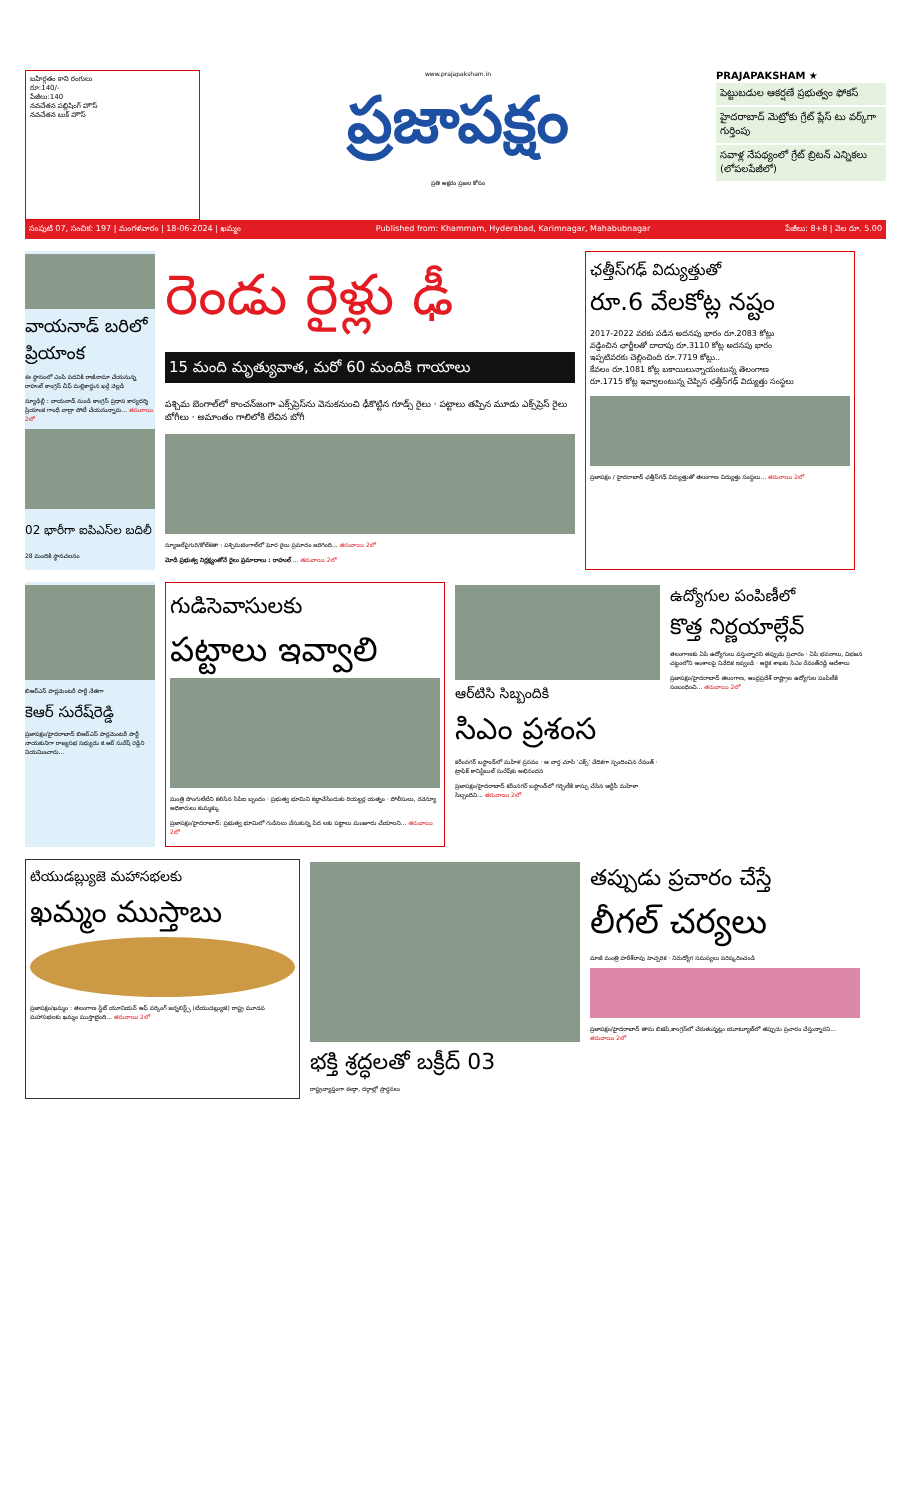బహిర్గతం కాని రంగులు
రూ:140/-
పేజీలు:140
నవచేతన పబ్లిషింగ్ హౌస్
నవచేతన బుక్ హౌస్
www.prajapaksham.in
ప్రజాపక్షం
ప్రతి అక్షరం ప్రజల కోసం
PRAJAPAKSHAM ★
పెట్టుబడుల ఆకర్షణే ప్రభుత్వం ఫోకస్
హైదరాబాద్ మెట్రోకు గ్రేట్ ప్లేస్ టు వర్క్‌గా గుర్తింపు
సవాళ్ల నేపథ్యంలో గ్రేట్ బ్రిటన్ ఎన్నికలు (లోపలపేజీలో)
సంపుటి 07, సంచిక: 197 | మంగళవారం | 18-06-2024 | ఖమ్మం Published from: Khammam, Hyderabad, Karimnagar, Mahabubnagar పేజీలు: 8+8 | వెల రూ. 5.00
వాయనాడ్ బరిలో ప్రియాంక
ఈ స్థానంలో ఎంపి పదవికి రాజీనామా చేయనున్న రాహుల్ కాంగ్రెస్ చీఫ్ మల్లికార్జున ఖర్గే వెల్లడి
న్యూఢిల్లీ : వాయనాడ్ నుండి కాంగ్రెస్ ప్రధాన కార్యదర్శి ప్రియాంక గాంధీ వాద్రా పోటీ చేయనున్నారు... తరువాయి 2లో
02 భారీగా ఐపిఎస్‌ల బదిలీ
28 మందికి స్థానచలనం
రెండు రైళ్లు ఢీ
15 మంది మృత్యువాత, మరో 60 మందికి గాయాలు
పశ్చిమ బెంగాల్‌లో కాంచన్‌జంగా ఎక్స్‌ప్రెస్‌ను వెనుకనుంచి ఢీకొట్టిన గూడ్స్ రైలు · పట్టాలు తప్పిన మూడు ఎక్స్‌ప్రెస్ రైలు బోగీలు · అమాంతం గాలిలోకి లేచిన బోగీ
న్యూజల్‌పైగురి/కోల్‌కతా : పశ్చిమబెంగాల్‌లో ఘోర రైలు ప్రమాదం జరిగింది... తరువాయి 2లో
మోదీ ప్రభుత్వ నిర్లక్ష్యంతోనే రైలు ప్రమాదాలు : రాహుల్ ... తరువాయి 2లో
ఛత్తీస్‌గఢ్ విద్యుత్తుతో
రూ.6 వేలకోట్ల నష్టం
2017-2022 వరకు పడిన అదనపు భారం రూ.2083 కోట్లు
వడ్డించిన ఛార్జీలతో దాదాపు రూ.3110 కోట్ల అదనపు భారం
ఇప్పటివరకు చెల్లించింది రూ.7719 కోట్లు..
కేవలం రూ.1081 కోట్ల బకాయిలున్నాయంటున్న తెలంగాణ
రూ.1715 కోట్ల ఇవ్వాలంటున్న చెప్పిన ఛత్తీస్‌గఢ్ విద్యుత్తు సంస్థలు
ప్రజాపక్షం / హైదరాబాద్ ఛత్తీస్‌గఢ్ విద్యుత్తుతో తెలంగాణ విద్యుత్తు సంస్థలు... తరువాయి 2లో
బిఆర్‌ఎస్ పార్లమెంటరీ పార్టీ నేతగా
కెఆర్ సురేష్‌రెడ్డి
ప్రజాపక్షం/హైదరాబాద్ బిఆర్‌ఎస్ పార్లమెంటరీ పార్టీ నాయకునిగా రాజ్యసభ సభ్యుడు కె.ఆర్ సురేష్ రెడ్డిని నియమించారు...
గుడిసెవాసులకు
పట్టాలు ఇవ్వాలి
మంత్రి పొంగులేటిని కలిసిన సిపిఐ బృందం · ప్రభుత్వ భూమిని కబ్జాచేసేందుకు రియల్టర్ల యత్నం · పోలీసులు, రెవెన్యూ అధికారులు కుమ్మక్కు
ప్రజాపక్షం/హైదరాబాద్: ప్రభుత్వ భూమిలో గుడిసెలు వేసుకున్న పేద లకు పట్టాలు మంజూరు చేయాలని... తరువాయి 2లో
ఆర్‌టిసి సిబ్బందికి
సిఎం ప్రశంస
కరీంనగర్ బస్టాండ్‌లో మహిళ ప్రసవం · ఆ వార్త చూసి 'ఎక్స్' వేదికగా స్పందించిన రేవంత్ · ట్రాఫిక్ కానిస్టేబుల్ సురేష్‌కు అభినందన
ప్రజాపక్షం/హైదరాబాద్ కరీంనగర్ బస్టాండ్‌లో గర్భిణీకి కాన్పు చేసిన ఆర్టీసీ మహిళా సిబ్బందిని... తరువాయి 2లో
ఉద్యోగుల పంపిణీలో
కొత్త నిర్ణయాల్లేవ్
తెలంగాణకు ఏపి ఉద్యోగులు వస్తున్నారని తప్పుడు ప్రచారం · ఏపి భవనాలు, విభజన చట్టంలోని అంశాలపై నివేదిక ఇవ్వండి · ఆర్థిక శాఖకు సిఎం రేవంత్‌రెడ్డి ఆదేశాలు
ప్రజాపక్షం/హైదరాబాద్ తెలంగాణ, ఆంధ్రప్రదేశ్ రాష్ట్రాల ఉద్యోగుల పంపిణీకి సంబంధించి... తరువాయి 2లో
టియుడబ్ల్యుజె మహాసభలకు
ఖమ్మం ముస్తాబు
ప్రజాపక్షం/ఖమ్మం : తెలంగాణ స్టేట్ యూనియన్ ఆఫ్ వర్కింగ్ జర్నలిస్ట్స్ (టియుడబ్ల్యుజె) రాష్ట్ర మూడవ మహాసభలకు ఖమ్మం ముస్తాబైంది... తరువాయి 2లో
భక్తి శ్రద్ధలతో బక్రీద్ 03
రాష్ట్రవ్యాప్తంగా ఈద్గా, దర్గాల్లో ప్రార్థనలు
తప్పుడు ప్రచారం చేస్తే
లీగల్ చర్యలు
మాజీ మంత్రి హరీశ్‌రావు హెచ్చరిక · నిరుద్యోగ సమస్యలు పరిష్కరించండి
ప్రజాపక్షం/హైదరాబాద్ తాను బిజెపి,కాంగ్రెస్‌లో చేరుతున్నట్లు యూట్యూబ్‌లో తప్పుడు ప్రచారం చేస్తున్నారని... తరువాయి 2లో